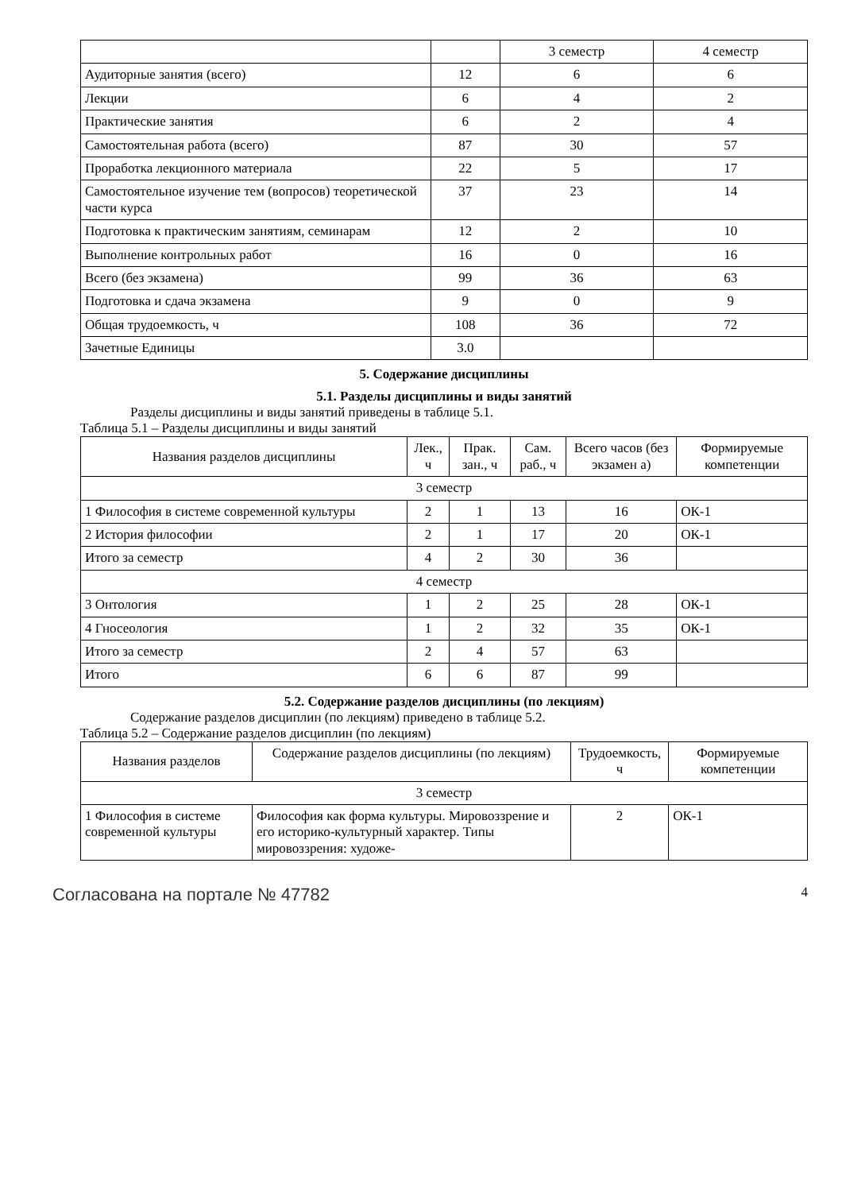| | | 3 семестр | 4 семестр |
| --- | --- | --- | --- |
| Аудиторные занятия (всего) | 12 | 6 | 6 |
| Лекции | 6 | 4 | 2 |
| Практические занятия | 6 | 2 | 4 |
| Самостоятельная работа (всего) | 87 | 30 | 57 |
| Проработка лекционного материала | 22 | 5 | 17 |
| Самостоятельное изучение тем (вопросов) теоретической части курса | 37 | 23 | 14 |
| Подготовка к практическим занятиям, семинарам | 12 | 2 | 10 |
| Выполнение контрольных работ | 16 | 0 | 16 |
| Всего (без экзамена) | 99 | 36 | 63 |
| Подготовка и сдача экзамена | 9 | 0 | 9 |
| Общая трудоемкость, ч | 108 | 36 | 72 |
| Зачетные Единицы | 3.0 | | |
5. Содержание дисциплины
5.1. Разделы дисциплины и виды занятий
Разделы дисциплины и виды занятий приведены в таблице 5.1.
Таблица 5.1 – Разделы дисциплины и виды занятий
| Названия разделов дисциплины | Лек., ч | Прак. зан., ч | Сам. раб., ч | Всего часов (без экзамен а) | Формируемые компетенции |
| --- | --- | --- | --- | --- | --- |
| 3 семестр | | | | | |
| 1 Философия в системе современной культуры | 2 | 1 | 13 | 16 | ОК-1 |
| 2 История философии | 2 | 1 | 17 | 20 | ОК-1 |
| Итого за семестр | 4 | 2 | 30 | 36 | |
| 4 семестр | | | | | |
| 3 Онтология | 1 | 2 | 25 | 28 | ОК-1 |
| 4 Гносеология | 1 | 2 | 32 | 35 | ОК-1 |
| Итого за семестр | 2 | 4 | 57 | 63 | |
| Итого | 6 | 6 | 87 | 99 | |
5.2. Содержание разделов дисциплины (по лекциям)
Содержание разделов дисциплин (по лекциям) приведено в таблице 5.2.
Таблица 5.2 – Содержание разделов дисциплин (по лекциям)
| Названия разделов | Содержание разделов дисциплины (по лекциям) | Трудоемкость, ч | Формируемые компетенции |
| --- | --- | --- | --- |
| 3 семестр | | | |
| 1 Философия в системе современной культуры | Философия как форма культуры. Миро­воззрение и его историко-культурный ха­рактер. Типы мировоззрения: художе- | 2 | ОК-1 |
Согласована на портале № 47782 4